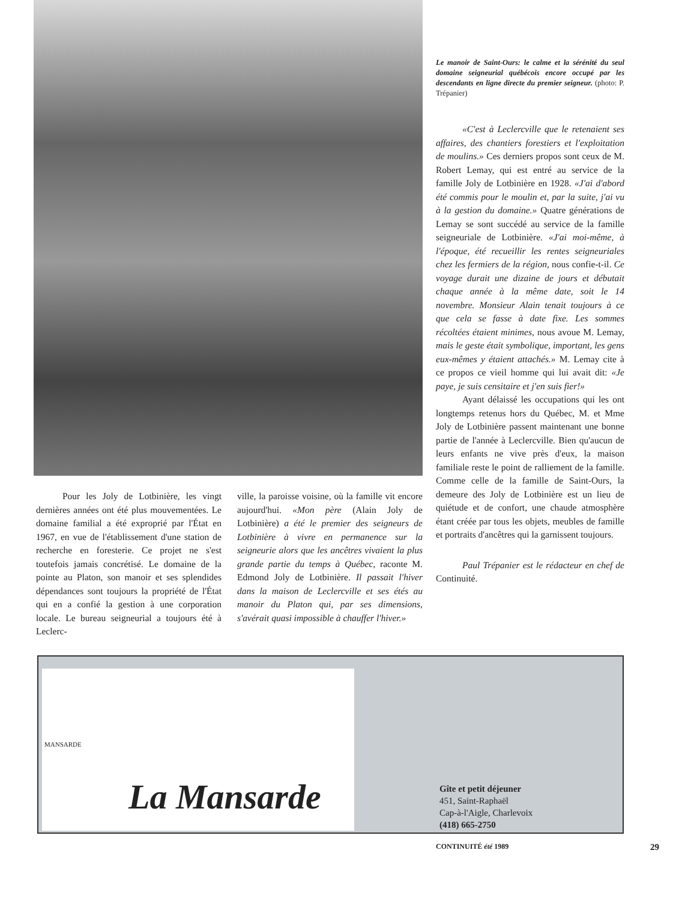Le manoir de Saint-Ours: le calme et la sérénité du seul domaine seigneurial québécois encore occupé par les descendants en ligne directe du premier seigneur. (photo: P. Trépanier)
«C'est à Leclercville que le retenaient ses affaires, des chantiers forestiers et l'exploitation de moulins.» Ces derniers propos sont ceux de M. Robert Lemay, qui est entré au service de la famille Joly de Lotbinière en 1928. «J'ai d'abord été commis pour le moulin et, par la suite, j'ai vu à la gestion du domaine.» Quatre générations de Lemay se sont succédé au service de la famille seigneuriale de Lotbinière. «J'ai moi-même, à l'époque, été recueillir les rentes seigneuriales chez les fermiers de la région, nous confie-t-il. Ce voyage durait une dizaine de jours et débutait chaque année à la même date, soit le 14 novembre. Monsieur Alain tenait toujours à ce que cela se fasse à date fixe. Les sommes récoltées étaient minimes, nous avoue M. Lemay, mais le geste était symbolique, important, les gens eux-mêmes y étaient attachés.» M. Lemay cite à ce propos ce vieil homme qui lui avait dit: «Je paye, je suis censitaire et j'en suis fier!»
Ayant délaissé les occupations qui les ont longtemps retenus hors du Québec, M. et Mme Joly de Lotbinière passent maintenant une bonne partie de l'année à Leclercville. Bien qu'aucun de leurs enfants ne vive près d'eux, la maison familiale reste le point de ralliement de la famille. Comme celle de la famille de Saint-Ours, la demeure des Joly de Lotbinière est un lieu de quiétude et de confort, une chaude atmosphère étant créée par tous les objets, meubles de famille et portraits d'ancêtres qui la garnissent toujours.
Paul Trépanier est le rédacteur en chef de Continuité.
Pour les Joly de Lotbinière, les vingt dernières années ont été plus mouvementées. Le domaine familial a été exproprié par l'État en 1967, en vue de l'établissement d'une station de recherche en foresterie. Ce projet ne s'est toutefois jamais concrétisé. Le domaine de la pointe au Platon, son manoir et ses splendides dépendances sont toujours la propriété de l'État qui en a confié la gestion à une corporation locale. Le bureau seigneurial a toujours été à Leclerc-
ville, la paroisse voisine, où la famille vit encore aujourd'hui. «Mon père (Alain Joly de Lotbinière) a été le premier des seigneurs de Lotbinière à vivre en permanence sur la seigneurie alors que les ancêtres vivaient la plus grande partie du temps à Québec, raconte M. Edmond Joly de Lotbinière. Il passait l'hiver dans la maison de Leclercville et ses étés au manoir du Platon qui, par ses dimensions, s'avérait quasi impossible à chauffer l'hiver.»
MANSARDE
La Mansarde
Gîte et petit déjeuner
451, Saint-Raphaël
Cap-à-l'Aigle, Charlevoix
(418) 665-2750
CONTINUITÉ été 1989 29